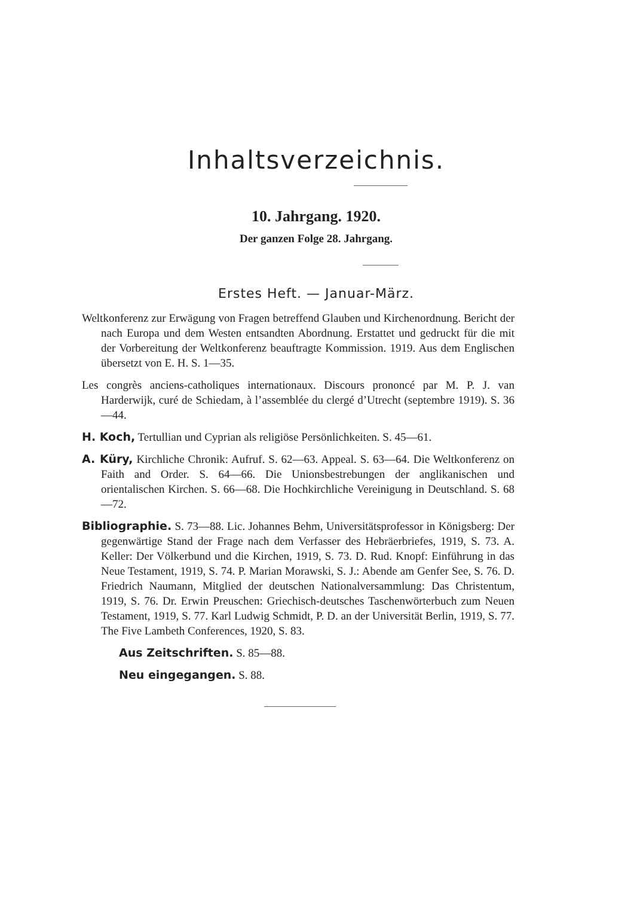Inhaltsverzeichnis.
10. Jahrgang. 1920.
Der ganzen Folge 28. Jahrgang.
Erstes Heft. — Januar-März.
Weltkonferenz zur Erwägung von Fragen betreffend Glauben und Kirchenordnung. Bericht der nach Europa und dem Westen entsandten Abordnung. Erstattet und gedruckt für die mit der Vorbereitung der Weltkonferenz beauftragte Kommission. 1919. Aus dem Englischen übersetzt von E. H. S. 1—35.
Les congrès anciens-catholiques internationaux. Discours prononcé par M. P. J. van Harderwijk, curé de Schiedam, à l’assemblée du clergé d’Utrecht (septembre 1919). S. 36—44.
H. Koch, Tertullian und Cyprian als religiöse Persönlichkeiten. S. 45—61.
A. Küry, Kirchliche Chronik: Aufruf. S. 62—63. Appeal. S. 63—64. Die Weltkonferenz on Faith and Order. S. 64—66. Die Unionsbestrebungen der anglikanischen und orientalischen Kirchen. S. 66—68. Die Hochkirchliche Vereinigung in Deutschland. S. 68—72.
Bibliographie. S. 73—88. Lic. Johannes Behm, Universitätsprofessor in Königsberg: Der gegenwärtige Stand der Frage nach dem Verfasser des Hebräerbriefes, 1919, S. 73. A. Keller: Der Völkerbund und die Kirchen, 1919, S. 73. D. Rud. Knopf: Einführung in das Neue Testament, 1919, S. 74. P. Marian Morawski, S. J.: Abende am Genfer See, S. 76. D. Friedrich Naumann, Mitglied der deutschen Nationalversammlung: Das Christentum, 1919, S. 76. Dr. Erwin Preuschen: Griechisch-deutsches Taschenwörterbuch zum Neuen Testament, 1919, S. 77. Karl Ludwig Schmidt, P. D. an der Universität Berlin, 1919, S. 77. The Five Lambeth Conferences, 1920, S. 83.
Aus Zeitschriften. S. 85—88.
Neu eingegangen. S. 88.